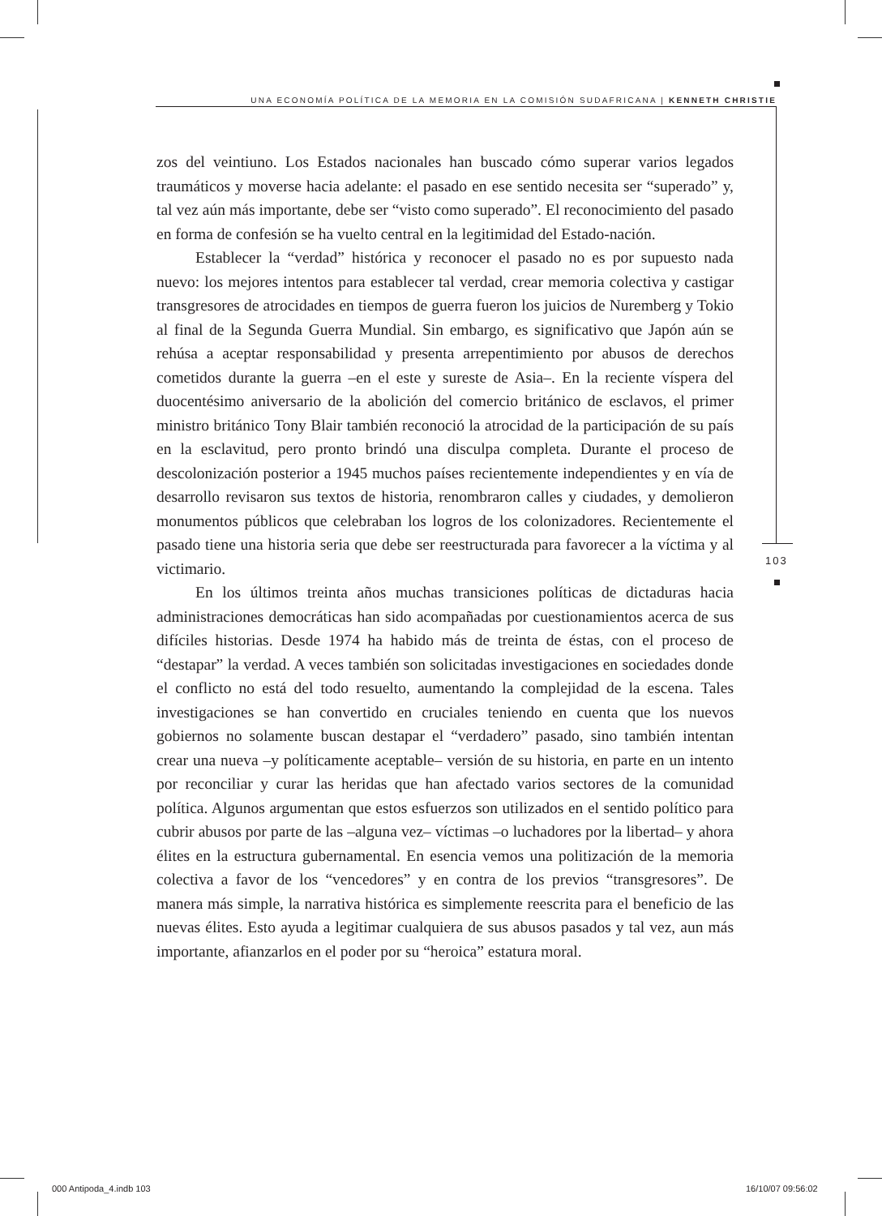UNA ECONOMÍA POLÍTICA DE LA MEMORIA EN LA COMISIÓN SUDAFRICANA | KENNETH CHRISTIE
103
zos del veintiuno. Los Estados nacionales han buscado cómo superar varios legados traumáticos y moverse hacia adelante: el pasado en ese sentido necesita ser “superado” y, tal vez aún más importante, debe ser “visto como superado”. El reconocimiento del pasado en forma de confesión se ha vuelto central en la legitimidad del Estado-nación.
Establecer la “verdad” histórica y reconocer el pasado no es por supuesto nada nuevo: los mejores intentos para establecer tal verdad, crear memoria colectiva y castigar transgresores de atrocidades en tiempos de guerra fueron los juicios de Nuremberg y Tokio al final de la Segunda Guerra Mundial. Sin embargo, es significativo que Japón aún se rehúsa a aceptar responsabilidad y presenta arrepentimiento por abusos de derechos cometidos durante la guerra –en el este y sureste de Asia–. En la reciente víspera del duocentésimo aniversario de la abolición del comercio británico de esclavos, el primer ministro británico Tony Blair también reconoció la atrocidad de la participación de su país en la esclavitud, pero pronto brindó una disculpa completa. Durante el proceso de descolonización posterior a 1945 muchos países recientemente independientes y en vía de desarrollo revisaron sus textos de historia, renombraron calles y ciudades, y demolieron monumentos públicos que celebraban los logros de los colonizadores. Recientemente el pasado tiene una historia seria que debe ser reestructurada para favorecer a la víctima y al victimario.
En los últimos treinta años muchas transiciones políticas de dictaduras hacia administraciones democráticas han sido acompañadas por cuestionamientos acerca de sus difíciles historias. Desde 1974 ha habido más de treinta de éstas, con el proceso de “destapar” la verdad. A veces también son solicitadas investigaciones en sociedades donde el conflicto no está del todo resuelto, aumentando la complejidad de la escena. Tales investigaciones se han convertido en cruciales teniendo en cuenta que los nuevos gobiernos no solamente buscan destapar el “verdadero” pasado, sino también intentan crear una nueva –y políticamente aceptable– versión de su historia, en parte en un intento por reconciliar y curar las heridas que han afectado varios sectores de la comunidad política. Algunos argumentan que estos esfuerzos son utilizados en el sentido político para cubrir abusos por parte de las –alguna vez– víctimas –o luchadores por la libertad– y ahora élites en la estructura gubernamental. En esencia vemos una politización de la memoria colectiva a favor de los “vencedores” y en contra de los previos “transgresores”. De manera más simple, la narrativa histórica es simplemente reescrita para el beneficio de las nuevas élites. Esto ayuda a legitimar cualquiera de sus abusos pasados y tal vez, aun más importante, afianzarlos en el poder por su “heroica” estatura moral.
000 Antipoda_4.indb 103 16/10/07 09:56:02